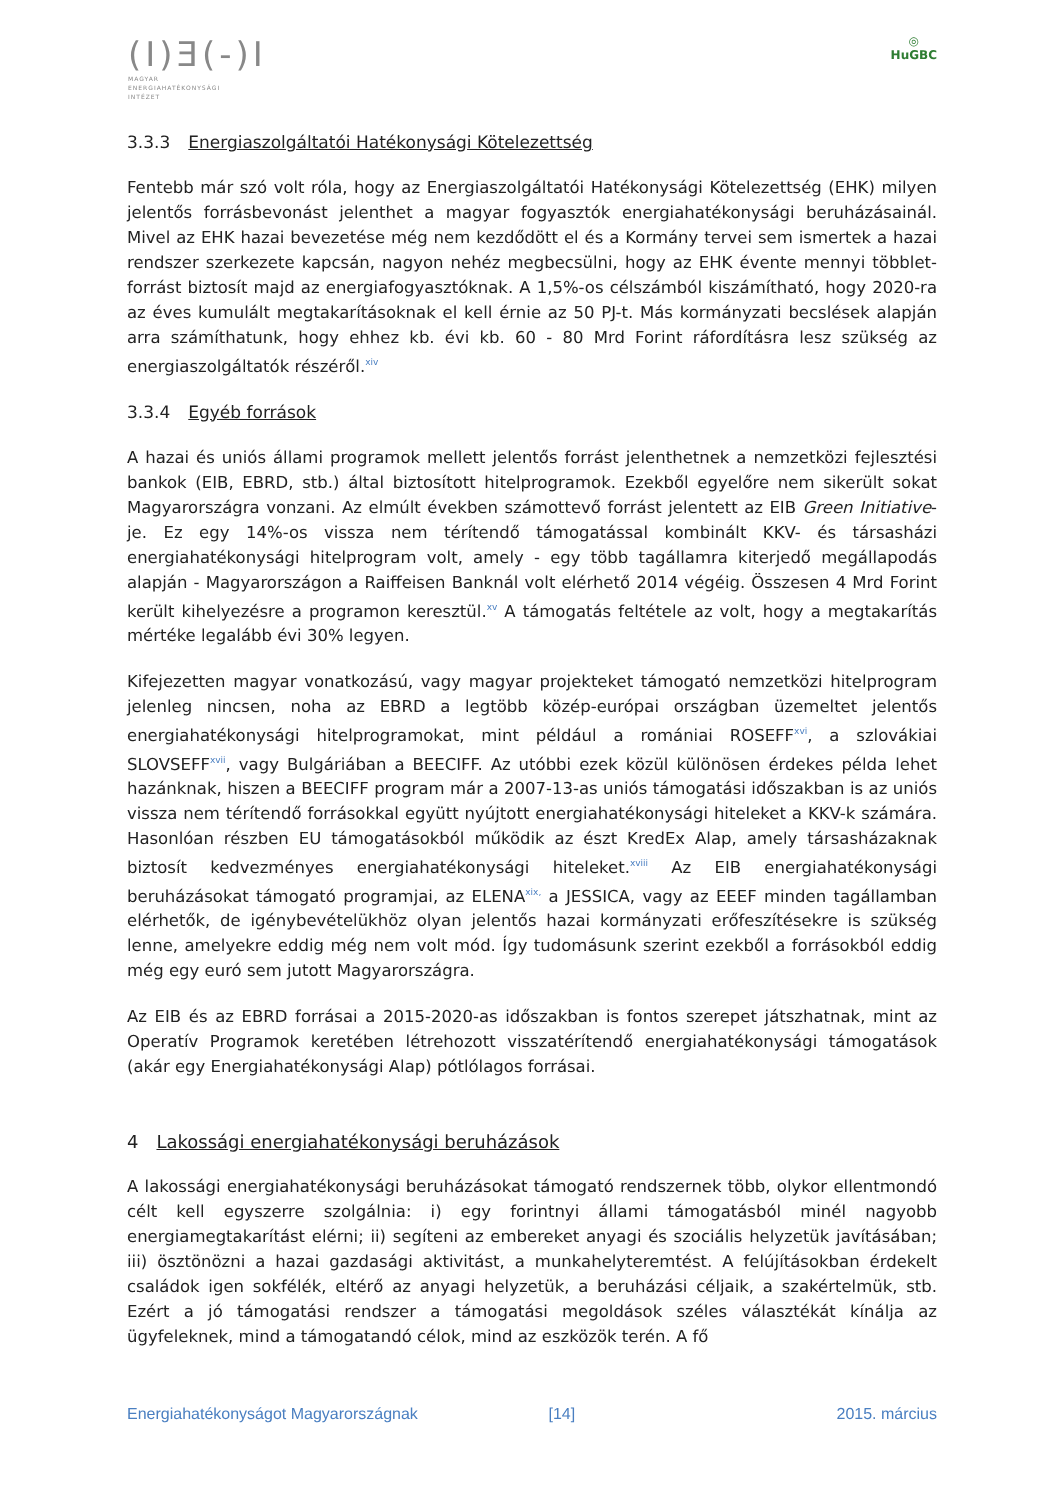(I)Ǝ(-)I
MAGYAR
ENERGIAHATÉKONYSÁGI
INTÉZET
◎
HuGBC
3.3.3 Energiaszolgáltatói Hatékonysági Kötelezettség
Fentebb már szó volt róla, hogy az Energiaszolgáltatói Hatékonysági Kötelezettség (EHK) milyen jelentős forrásbevonást jelenthet a magyar fogyasztók energiahatékonysági beruházásainál. Mivel az EHK hazai bevezetése még nem kezdődött el és a Kormány tervei sem ismertek a hazai rendszer szerkezete kapcsán, nagyon nehéz megbecsülni, hogy az EHK évente mennyi többlet-forrást biztosít majd az energiafogyasztóknak. A 1,5%-os célszámból kiszámítható, hogy 2020-ra az éves kumulált megtakarításoknak el kell érnie az 50 PJ-t. Más kormányzati becslések alapján arra számíthatunk, hogy ehhez kb. évi kb. 60 - 80 Mrd Forint ráfordításra lesz szükség az energiaszolgáltatók részéről.<sup>xiv</sup>
3.3.4 Egyéb források
A hazai és uniós állami programok mellett jelentős forrást jelenthetnek a nemzetközi fejlesztési bankok (EIB, EBRD, stb.) által biztosított hitelprogramok. Ezekből egyelőre nem sikerült sokat Magyarországra vonzani. Az elmúlt években számottevő forrást jelentett az EIB Green Initiative-je. Ez egy 14%-os vissza nem térítendő támogatással kombinált KKV- és társasházi energiahatékonysági hitelprogram volt, amely - egy több tagállamra kiterjedő megállapodás alapján - Magyarországon a Raiffeisen Banknál volt elérhető 2014 végéig. Összesen 4 Mrd Forint került kihelyezésre a programon keresztül.<sup>xv</sup> A támogatás feltétele az volt, hogy a megtakarítás mértéke legalább évi 30% legyen.
Kifejezetten magyar vonatkozású, vagy magyar projekteket támogató nemzetközi hitelprogram jelenleg nincsen, noha az EBRD a legtöbb közép-európai országban üzemeltet jelentős energiahatékonysági hitelprogramokat, mint például a romániai ROSEFF<sup>xvi</sup>, a szlovákiai SLOVSEFF<sup>xvii</sup>, vagy Bulgáriában a BEECIFF. Az utóbbi ezek közül különösen érdekes példa lehet hazánknak, hiszen a BEECIFF program már a 2007-13-as uniós támogatási időszakban is az uniós vissza nem térítendő forrásokkal együtt nyújtott energiahatékonysági hiteleket a KKV-k számára. Hasonlóan részben EU támogatásokból működik az észt KredEx Alap, amely társasházaknak biztosít kedvezményes energiahatékonysági hiteleket.<sup>xviii</sup> Az EIB energiahatékonysági beruházásokat támogató programjai, az ELENA<sup>xix,</sup> a JESSICA, vagy az EEEF minden tagállamban elérhetők, de igénybevételükhöz olyan jelentős hazai kormányzati erőfeszítésekre is szükség lenne, amelyekre eddig még nem volt mód. Így tudomásunk szerint ezekből a forrásokból eddig még egy euró sem jutott Magyarországra.
Az EIB és az EBRD forrásai a 2015-2020-as időszakban is fontos szerepet játszhatnak, mint az Operatív Programok keretében létrehozott visszatérítendő energiahatékonysági támogatások (akár egy Energiahatékonysági Alap) pótlólagos forrásai.
4 Lakossági energiahatékonysági beruházások
A lakossági energiahatékonysági beruházásokat támogató rendszernek több, olykor ellentmondó célt kell egyszerre szolgálnia: i) egy forintnyi állami támogatásból minél nagyobb energiamegtakarítást elérni; ii) segíteni az embereket anyagi és szociális helyzetük javításában; iii) ösztönözni a hazai gazdasági aktivitást, a munkahelyteremtést. A felújításokban érdekelt családok igen sokfélék, eltérő az anyagi helyzetük, a beruházási céljaik, a szakértelmük, stb. Ezért a jó támogatási rendszer a támogatási megoldások széles választékát kínálja az ügyfeleknek, mind a támogatandó célok, mind az eszközök terén. A fő
Energiahatékonyságot Magyarországnak [14] 2015. március